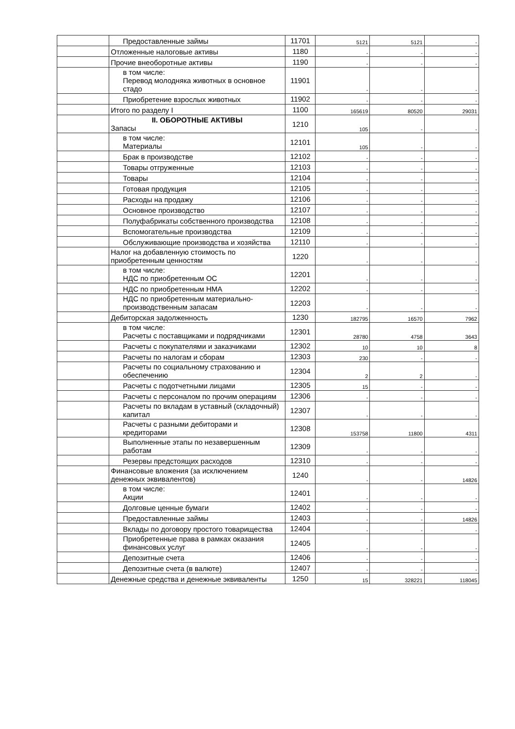| | Предоставленные займы | 11701 | 5121 | 5121 | - |
| | Отложенные налоговые активы | 1180 | - | - | - |
| | Прочие внеоборотные активы | 1190 | - | - | - |
| | в том числе: Перевод молодняка животных в основное стадо | 11901 | - | - | - |
| | Приобретение взрослых животных | 11902 | - | - | - |
| | Итого по разделу I | 1100 | 165619 | 80520 | 29031 |
| | II. ОБОРОТНЫЕ АКТИВЫ Запасы | 1210 | 105 | - | - |
| | в том числе: Материалы | 12101 | 105 | - | - |
| | Брак в производстве | 12102 | - | - | - |
| | Товары отгруженные | 12103 | - | - | - |
| | Товары | 12104 | - | - | - |
| | Готовая продукция | 12105 | - | - | - |
| | Расходы на продажу | 12106 | - | - | - |
| | Основное производство | 12107 | - | - | - |
| | Полуфабрикаты собственного производства | 12108 | - | - | - |
| | Вспомогательные производства | 12109 | - | - | - |
| | Обслуживающие производства и хозяйства | 12110 | - | - | - |
| | Налог на добавленную стоимость по приобретенным ценностям | 1220 | - | - | - |
| | в том числе: НДС по приобретенным ОС | 12201 | - | - | - |
| | НДС по приобретенным НМА | 12202 | - | - | - |
| | НДС по приобретенным материально-производственным запасам | 12203 | - | - | - |
| | Дебиторская задолженность | 1230 | 182795 | 16570 | 7962 |
| | в том числе: Расчеты с поставщиками и подрядчиками | 12301 | 28780 | 4758 | 3643 |
| | Расчеты с покупателями и заказчиками | 12302 | 10 | 10 | 8 |
| | Расчеты по налогам и сборам | 12303 | 230 | - | - |
| | Расчеты по социальному страхованию и обеспечению | 12304 | 2 | 2 | - |
| | Расчеты с подотчетными лицами | 12305 | 15 | - | - |
| | Расчеты с персоналом по прочим операциям | 12306 | - | - | - |
| | Расчеты по вкладам в уставный (складочный) капитал | 12307 | - | - | - |
| | Расчеты с разными дебиторами и кредиторами | 12308 | 153758 | 11800 | 4311 |
| | Выполненные этапы по незавершенным работам | 12309 | - | - | - |
| | Резервы предстоящих расходов | 12310 | - | - | - |
| | Финансовые вложения (за исключением денежных эквивалентов) | 1240 | - | - | 14826 |
| | в том числе: Акции | 12401 | - | - | - |
| | Долговые ценные бумаги | 12402 | - | - | - |
| | Предоставленные займы | 12403 | - | - | 14826 |
| | Вклады по договору простого товарищества | 12404 | - | - | - |
| | Приобретенные права в рамках оказания финансовых услуг | 12405 | - | - | - |
| | Депозитные счета | 12406 | - | - | - |
| | Депозитные счета (в валюте) | 12407 | - | - | - |
| | Денежные средства и денежные эквиваленты | 1250 | 15 | 328221 | 118045 |